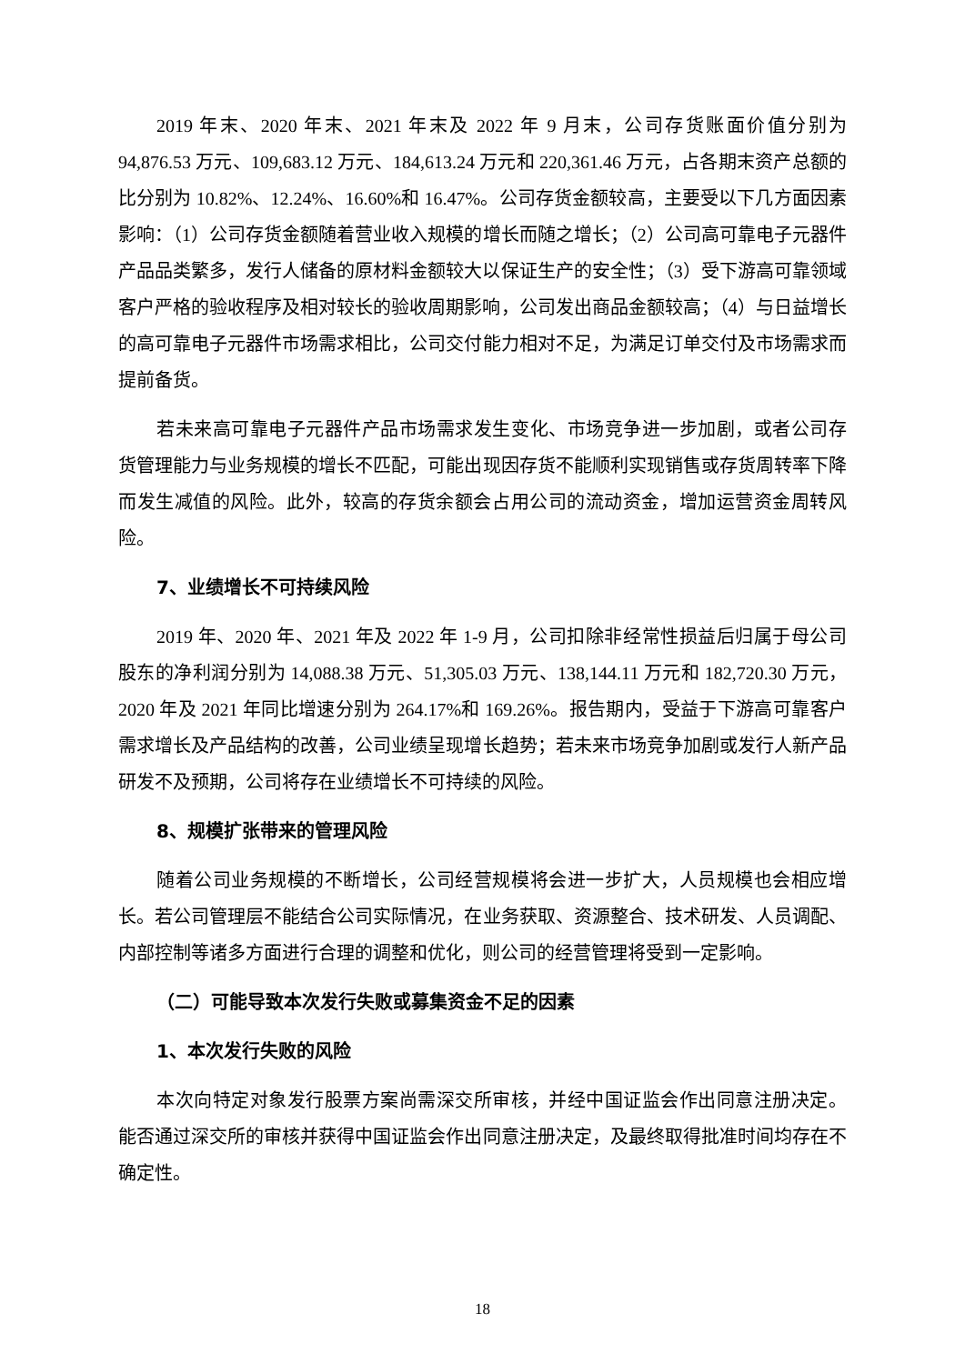2019 年末、2020 年末、2021 年末及 2022 年 9 月末，公司存货账面价值分别为 94,876.53 万元、109,683.12 万元、184,613.24 万元和 220,361.46 万元，占各期末资产总额的比分别为 10.82%、12.24%、16.60%和 16.47%。公司存货金额较高，主要受以下几方面因素影响：（1）公司存货金额随着营业收入规模的增长而随之增长；（2）公司高可靠电子元器件产品品类繁多，发行人储备的原材料金额较大以保证生产的安全性；（3）受下游高可靠领域客户严格的验收程序及相对较长的验收周期影响，公司发出商品金额较高；（4）与日益增长的高可靠电子元器件市场需求相比，公司交付能力相对不足，为满足订单交付及市场需求而提前备货。
若未来高可靠电子元器件产品市场需求发生变化、市场竞争进一步加剧，或者公司存货管理能力与业务规模的增长不匹配，可能出现因存货不能顺利实现销售或存货周转率下降而发生减值的风险。此外，较高的存货余额会占用公司的流动资金，增加运营资金周转风险。
7、业绩增长不可持续风险
2019 年、2020 年、2021 年及 2022 年 1-9 月，公司扣除非经常性损益后归属于母公司股东的净利润分别为 14,088.38 万元、51,305.03 万元、138,144.11 万元和 182,720.30 万元，2020 年及 2021 年同比增速分别为 264.17%和 169.26%。报告期内，受益于下游高可靠客户需求增长及产品结构的改善，公司业绩呈现增长趋势；若未来市场竞争加剧或发行人新产品研发不及预期，公司将存在业绩增长不可持续的风险。
8、规模扩张带来的管理风险
随着公司业务规模的不断增长，公司经营规模将会进一步扩大，人员规模也会相应增长。若公司管理层不能结合公司实际情况，在业务获取、资源整合、技术研发、人员调配、内部控制等诸多方面进行合理的调整和优化，则公司的经营管理将受到一定影响。
（二）可能导致本次发行失败或募集资金不足的因素
1、本次发行失败的风险
本次向特定对象发行股票方案尚需深交所审核，并经中国证监会作出同意注册决定。能否通过深交所的审核并获得中国证监会作出同意注册决定，及最终取得批准时间均存在不确定性。
18